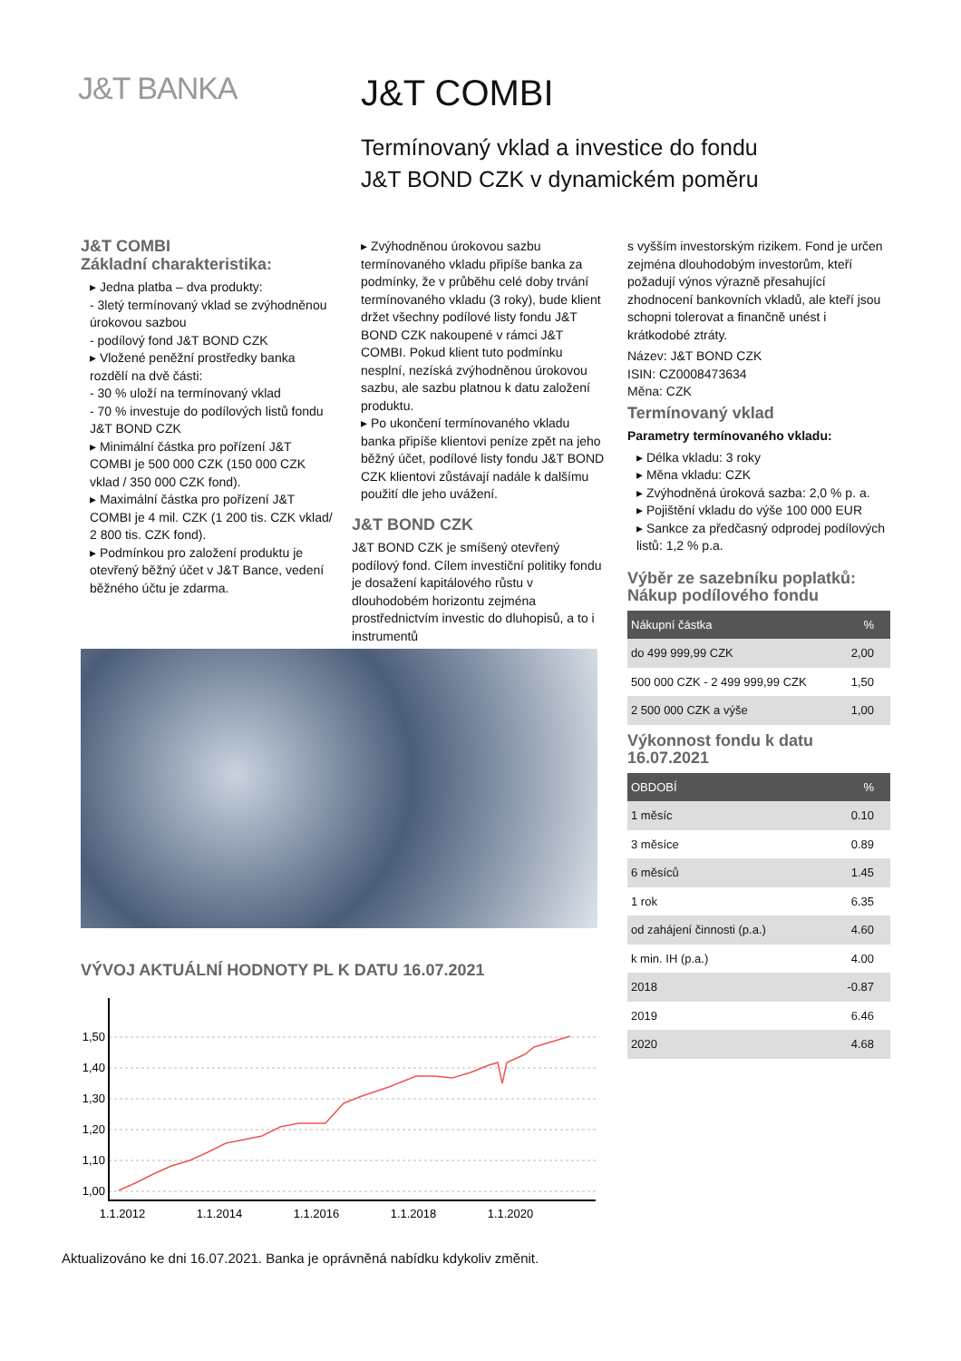J&T BANKA
J&T COMBI
Termínovaný vklad a investice do fondu
J&T BOND CZK v dynamickém poměru
J&T COMBI
Základní charakteristika:
▸ Jedna platba – dva produkty:
- 3letý termínovaný vklad se zvýhodněnou úrokovou sazbou
- podílový fond J&T BOND CZK
▸ Vložené peněžní prostředky banka rozdělí na dvě části:
- 30 % uloží na termínovaný vklad
- 70 % investuje do podílových listů fondu J&T BOND CZK
▸ Minimální částka pro pořízení J&T COMBI je 500 000 CZK (150 000 CZK vklad / 350 000 CZK fond).
▸ Maximální částka pro pořízení J&T COMBI je 4 mil. CZK (1 200 tis. CZK vklad/ 2 800 tis. CZK fond).
▸ Podmínkou pro založení produktu je otevřený běžný účet v J&T Bance, vedení běžného účtu je zdarma.
▸ Zvýhodněnou úrokovou sazbu termínovaného vkladu připíše banka za podmínky, že v průběhu celé doby trvání termínovaného vkladu (3 roky), bude klient držet všechny podílové listy fondu J&T BOND CZK nakoupené v rámci J&T COMBI. Pokud klient tuto podmínku nesplní, nezíská zvýhodněnou úrokovou sazbu, ale sazbu platnou k datu založení produktu.
▸ Po ukončení termínovaného vkladu banka připíše klientovi peníze zpět na jeho běžný účet, podílové listy fondu J&T BOND CZK klientovi zůstávají nadále k dalšímu použití dle jeho uvážení.
J&T BOND CZK
J&T BOND CZK je smíšený otevřený podílový fond. Cílem investiční politiky fondu je dosažení kapitálového růstu v dlouhodobém horizontu zejména prostřednictvím investic do dluhopisů, a to i instrumentů
s vyšším investorským rizikem. Fond je určen zejména dlouhodobým investorům, kteří požadují výnos výrazně přesahující zhodnocení bankovních vkladů, ale kteří jsou schopni tolerovat a finančně unést i krátkodobé ztráty.
Název: J&T BOND CZK
ISIN: CZ0008473634
Měna: CZK
Termínovaný vklad
Parametry termínovaného vkladu:
▸ Délka vkladu: 3 roky
▸ Měna vkladu: CZK
▸ Zvýhodněná úroková sazba: 2,0 % p. a.
▸ Pojištění vkladu do výše 100 000 EUR
▸ Sankce za předčasný odprodej podílových listů: 1,2 % p.a.
Výběr ze sazebníku poplatků:
Nákup podílového fondu
| Nákupní částka | % |
| --- | --- |
| do 499 999,99 CZK | 2,00 |
| 500 000 CZK - 2 499 999,99 CZK | 1,50 |
| 2 500 000 CZK a výše | 1,00 |
Výkonnost fondu k datu
16.07.2021
| OBDOBÍ | % |
| --- | --- |
| 1 měsíc | 0.10 |
| 3 měsíce | 0.89 |
| 6 měsíců | 1.45 |
| 1 rok | 6.35 |
| od zahájení činnosti (p.a.) | 4.60 |
| k min. IH (p.a.) | 4.00 |
| 2018 | -0.87 |
| 2019 | 6.46 |
| 2020 | 4.68 |
VÝVOJ AKTUÁLNÍ HODNOTY PL K DATU 16.07.2021
1,50
1,40
1,30
1,20
1,10
1,00
1.1.2012
1.1.2014
1.1.2016
1.1.2018
1.1.2020
Aktualizováno ke dni 16.07.2021. Banka je oprávněná nabídku kdykoliv změnit.